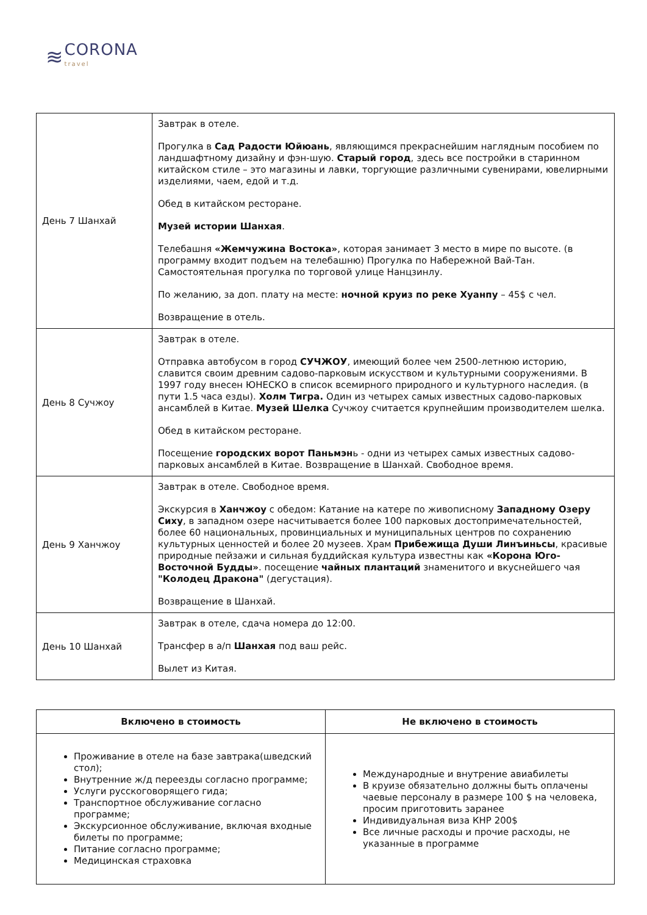≋
CORONA
travel
| День 7 Шанхай | Завтрак в отеле. Прогулка в Сад Радости Юйюань , являющимся прекраснейшим наглядным пособием по ландшафтному дизайну и фэн-шую. Старый город , здесь все постройки в старинном китайском стиле – это магазины и лавки, торгующие различными сувенирами, ювелирными изделиями, чаем, едой и т.д. Обед в китайском ресторане. Музей истории Шанхая . Телебашня «Жемчужина Востока» , которая занимает 3 место в мире по высоте. (в программу входит подъем на телебашню) Прогулка по Набережной Вай-Тан. Самостоятельная прогулка по торговой улице Нанцзинлу. По желанию, за доп. плату на месте: ночной круиз по реке Хуанпу – 45$ с чел. Возвращение в отель. |
| День 8 Сучжоу | Завтрак в отеле. Отправка автобусом в город СУЧЖОУ , имеющий более чем 2500-летнюю историю, славится своим древним садово-парковым искусством и культурными сооружениями. В 1997 году внесен ЮНЕСКО в список всемирного природного и культурного наследия. (в пути 1.5 часа езды). Холм Тигра. Один из четырех самых известных садово-парковых ансамблей в Китае. Музей Шелка Сучжоу считается крупнейшим производителем шелка. Обед в китайском ресторане. Посещение городских ворот Паньмэн ь - одни из четырех самых известных садово-парковых ансамблей в Китае. Возвращение в Шанхай. Свободное время. |
| День 9 Ханчжоу | Завтрак в отеле. Свободное время. Экскурсия в Ханчжоу с обедом: Катание на катере по живописному Западному Озеру Сиху , в западном озере насчитывается более 100 парковых достопримечательностей, более 60 национальных, провинциальных и муниципальных центров по сохранению культурных ценностей и более 20 музеев. Храм Прибежища Души Линъиньсы , красивые природные пейзажи и сильная буддийская культура известны как «Корона Юго-Восточной Будды» . посещение чайных плантаций знаменитого и вкуснейшего чая "Колодец Дракона" (дегустация). Возвращение в Шанхай. |
| День 10 Шанхай | Завтрак в отеле, сдача номера до 12:00. Трансфер в а/п Шанхая под ваш рейс. Вылет из Китая. |
| Включено в стоимость | Не включено в стоимость |
| --- | --- |
| Проживание в отеле на базе завтрака(шведский стол); Внутренние ж/д переезды согласно программе; Услуги русскоговорящего гида; Транспортное обслуживание согласно программе; Экскурсионное обслуживание, включая входные билеты по программе; Питание согласно программе; Медицинская страховка | Международные и внутрение авиабилеты В круизе обязательно должны быть оплачены чаевые персоналу в размере 100 $ на человека, просим приготовить заранее Индивидуальная виза КНР 200$ Все личные расходы и прочие расходы, не указанные в программе |